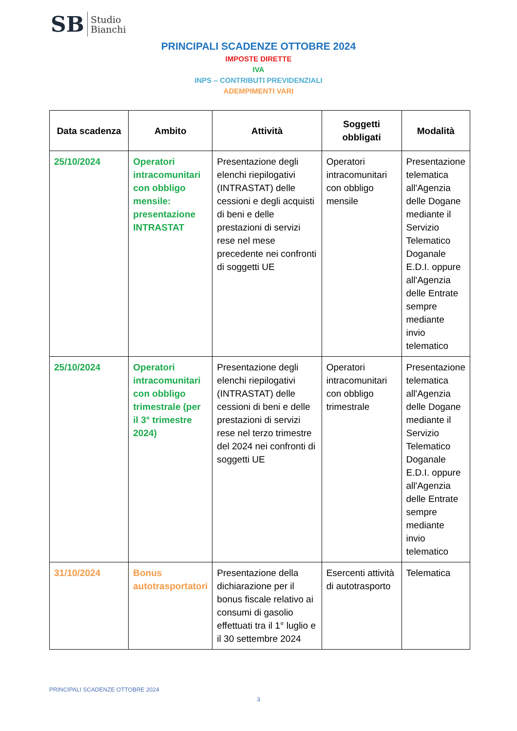SB Studio
Bianchi
PRINCIPALI SCADENZE OTTOBRE 2024
IMPOSTE DIRETTE
IVA
INPS – CONTRIBUTI PREVIDENZIALI
ADEMPIMENTI VARI
| Data scadenza | Ambito | Attività | Soggetti obbligati | Modalità |
| --- | --- | --- | --- | --- |
| 25/10/2024 | Operatori intracomunitari con obbligo mensile: presentazione INTRASTAT | Presentazione degli elenchi riepilogativi (INTRASTAT) delle cessioni e degli acquisti di beni e delle prestazioni di servizi rese nel mese precedente nei confronti di soggetti UE | Operatori intracomunitari con obbligo mensile | Presentazione telematica all'Agenzia delle Dogane mediante il Servizio Telematico Doganale E.D.I. oppure all'Agenzia delle Entrate sempre mediante invio telematico |
| 25/10/2024 | Operatori intracomunitari con obbligo trimestrale (per il 3° trimestre 2024) | Presentazione degli elenchi riepilogativi (INTRASTAT) delle cessioni di beni e delle prestazioni di servizi rese nel terzo trimestre del 2024 nei confronti di soggetti UE | Operatori intracomunitari con obbligo trimestrale | Presentazione telematica all'Agenzia delle Dogane mediante il Servizio Telematico Doganale E.D.I. oppure all'Agenzia delle Entrate sempre mediante invio telematico |
| 31/10/2024 | Bonus autotrasportatori | Presentazione della dichiarazione per il bonus fiscale relativo ai consumi di gasolio effettuati tra il 1° luglio e il 30 settembre 2024 | Esercenti attività di autotrasporto | Telematica |
PRINCIPALI SCADENZE OTTOBRE 2024
3